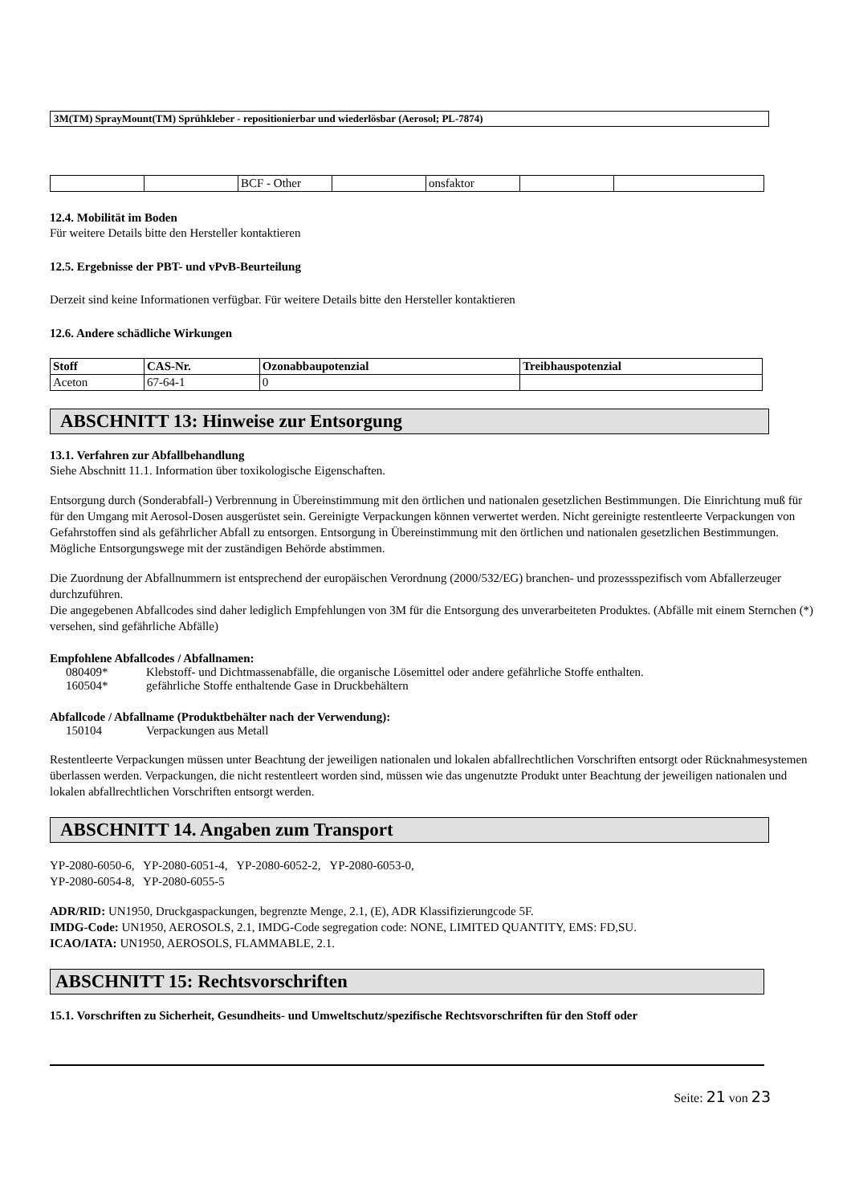3M(TM) SprayMount(TM) Sprühkleber - repositionierbar und wiederlösbar (Aerosol; PL-7874)
| | | BCF - Other | | onsfaktor | | |
12.4. Mobilität im Boden
Für weitere Details bitte den Hersteller kontaktieren
12.5. Ergebnisse der PBT- und vPvB-Beurteilung
Derzeit sind keine Informationen verfügbar. Für weitere Details bitte den Hersteller kontaktieren
12.6. Andere schädliche Wirkungen
| Stoff | CAS-Nr. | Ozonabbaupotenzial | Treibhauspotenzial |
| --- | --- | --- | --- |
| Aceton | 67-64-1 | 0 | |
ABSCHNITT 13: Hinweise zur Entsorgung
13.1. Verfahren zur Abfallbehandlung
Siehe Abschnitt 11.1. Information über toxikologische Eigenschaften.
Entsorgung durch (Sonderabfall-) Verbrennung in Übereinstimmung mit den örtlichen und nationalen gesetzlichen Bestimmungen. Die Einrichtung muß für für den Umgang mit Aerosol-Dosen ausgerüstet sein. Gereinigte Verpackungen können verwertet werden. Nicht gereinigte restentleerte Verpackungen von Gefahrstoffen sind als gefährlicher Abfall zu entsorgen. Entsorgung in Übereinstimmung mit den örtlichen und nationalen gesetzlichen Bestimmungen. Mögliche Entsorgungswege mit der zuständigen Behörde abstimmen.
Die Zuordnung der Abfallnummern ist entsprechend der europäischen Verordnung (2000/532/EG) branchen- und prozessspezifisch vom Abfallerzeuger durchzuführen.
Die angegebenen Abfallcodes sind daher lediglich Empfehlungen von 3M für die Entsorgung des unverarbeiteten Produktes. (Abfälle mit einem Sternchen (*) versehen, sind gefährliche Abfälle)
Empfohlene Abfallcodes / Abfallnamen:
| 080409* | Klebstoff- und Dichtmassenabfälle, die organische Lösemittel oder andere gefährliche Stoffe enthalten. |
| 160504* | gefährliche Stoffe enthaltende Gase in Druckbehältern |
Abfallcode / Abfallname (Produktbehälter nach der Verwendung):
| 150104 | Verpackungen aus Metall |
Restentleerte Verpackungen müssen unter Beachtung der jeweiligen nationalen und lokalen abfallrechtlichen Vorschriften entsorgt oder Rücknahmesystemen überlassen werden. Verpackungen, die nicht restentleert worden sind, müssen wie das ungenutzte Produkt unter Beachtung der jeweiligen nationalen und lokalen abfallrechtlichen Vorschriften entsorgt werden.
ABSCHNITT 14. Angaben zum Transport
YP-2080-6050-6, YP-2080-6051-4, YP-2080-6052-2, YP-2080-6053-0,
YP-2080-6054-8, YP-2080-6055-5
ADR/RID: UN1950, Druckgaspackungen, begrenzte Menge, 2.1, (E), ADR Klassifizierungcode 5F.
IMDG-Code: UN1950, AEROSOLS, 2.1, IMDG-Code segregation code: NONE, LIMITED QUANTITY, EMS: FD,SU.
ICAO/IATA: UN1950, AEROSOLS, FLAMMABLE, 2.1.
ABSCHNITT 15: Rechtsvorschriften
15.1. Vorschriften zu Sicherheit, Gesundheits- und Umweltschutz/spezifische Rechtsvorschriften für den Stoff oder
Seite: 21 von 23